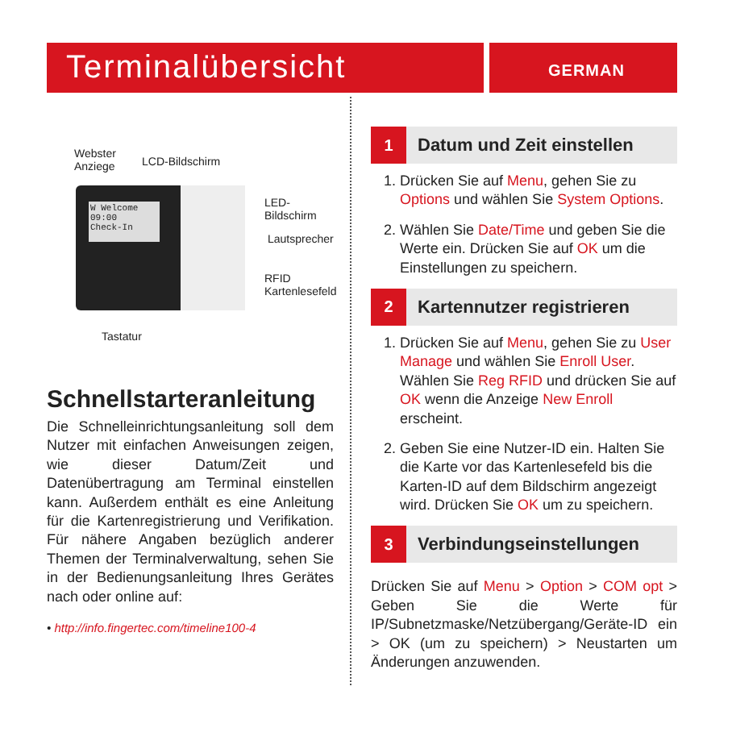Terminalübersicht GERMAN
W Welcome
09:00
Check-In
Webster
Anziege
LCD-Bildschirm
LED-
Bildschirm
Lautsprecher
RFID
Kartenlesefeld
Tastatur
Schnellstarteranleitung
Die Schnelleinrichtungsanleitung soll dem Nutzer mit einfachen Anweisungen zeigen, wie dieser Datum/Zeit und Datenübertragung am Terminal einstellen kann. Außerdem enthält es eine Anleitung für die Kartenregistrierung und Verifikation. Für nähere Angaben bezüglich anderer Themen der Terminalverwaltung, sehen Sie in der Bedienungsanleitung Ihres Gerätes nach oder online auf:
• http://info.fingertec.com/timeline100-4
1
Datum und Zeit einstellen
1. Drücken Sie auf Menu, gehen Sie zu Options und wählen Sie System Options.
2. Wählen Sie Date/Time und geben Sie die Werte ein. Drücken Sie auf OK um die Einstellungen zu speichern.
2
Kartennutzer registrieren
1. Drücken Sie auf Menu, gehen Sie zu User Manage und wählen Sie Enroll User. Wählen Sie Reg RFID und drücken Sie auf OK wenn die Anzeige New Enroll erscheint.
2. Geben Sie eine Nutzer-ID ein. Halten Sie die Karte vor das Kartenlesefeld bis die Karten-ID auf dem Bildschirm angezeigt wird. Drücken Sie OK um zu speichern.
3
Verbindungseinstellungen
Drücken Sie auf Menu > Option > COM opt > Geben Sie die Werte für IP/Subnetzmaske/Netzübergang/Geräte-ID ein > OK (um zu speichern) > Neustarten um Änderungen anzuwenden.